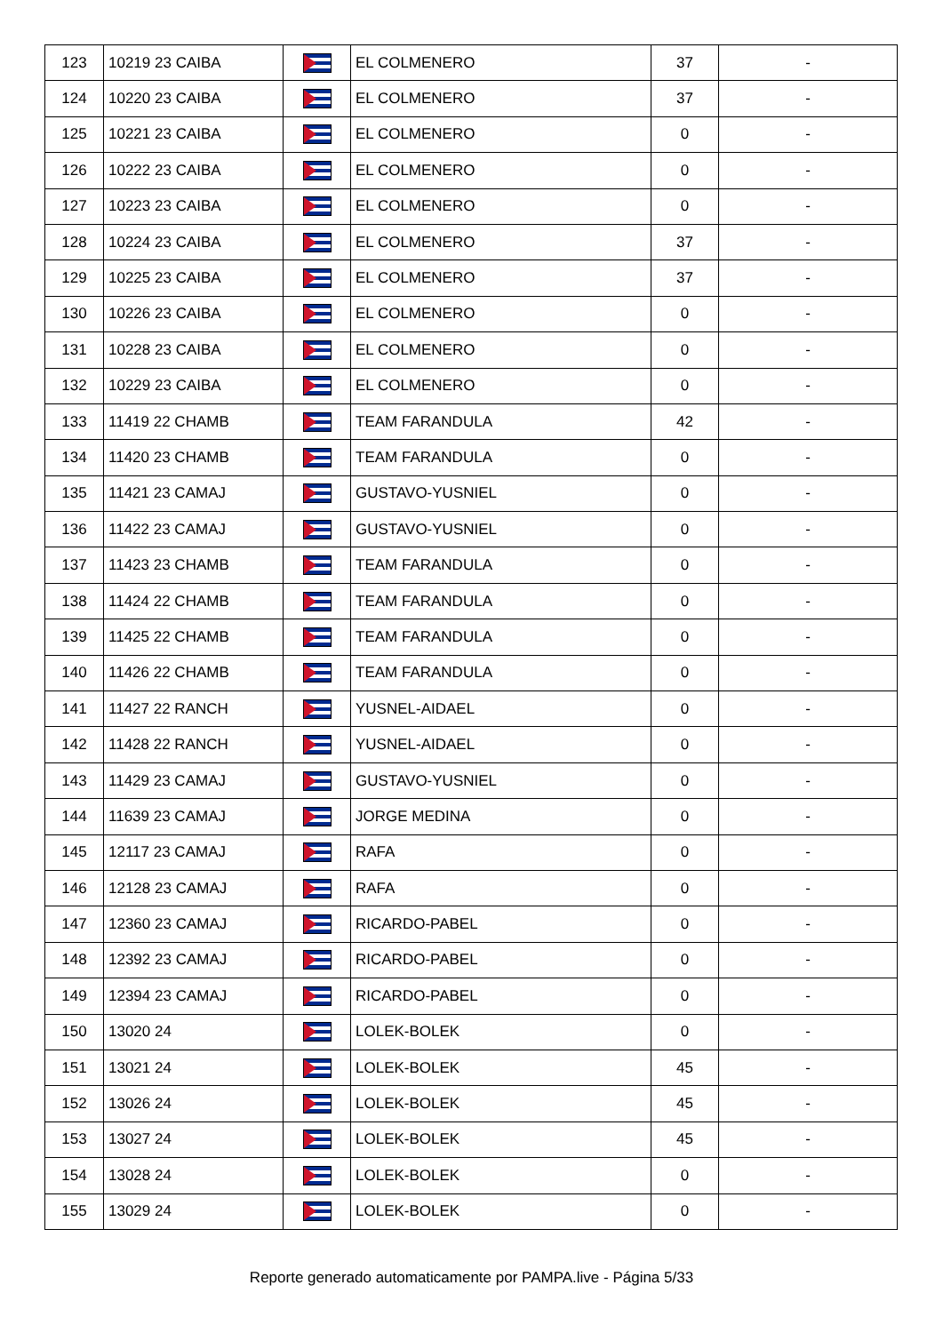| 123 | 10219 23 CAIBA | | EL COLMENERO | 37 | - |
| 124 | 10220 23 CAIBA | | EL COLMENERO | 37 | - |
| 125 | 10221 23 CAIBA | | EL COLMENERO | 0 | - |
| 126 | 10222 23 CAIBA | | EL COLMENERO | 0 | - |
| 127 | 10223 23 CAIBA | | EL COLMENERO | 0 | - |
| 128 | 10224 23 CAIBA | | EL COLMENERO | 37 | - |
| 129 | 10225 23 CAIBA | | EL COLMENERO | 37 | - |
| 130 | 10226 23 CAIBA | | EL COLMENERO | 0 | - |
| 131 | 10228 23 CAIBA | | EL COLMENERO | 0 | - |
| 132 | 10229 23 CAIBA | | EL COLMENERO | 0 | - |
| 133 | 11419 22 CHAMB | | TEAM FARANDULA | 42 | - |
| 134 | 11420 23 CHAMB | | TEAM FARANDULA | 0 | - |
| 135 | 11421 23 CAMAJ | | GUSTAVO-YUSNIEL | 0 | - |
| 136 | 11422 23 CAMAJ | | GUSTAVO-YUSNIEL | 0 | - |
| 137 | 11423 23 CHAMB | | TEAM FARANDULA | 0 | - |
| 138 | 11424 22 CHAMB | | TEAM FARANDULA | 0 | - |
| 139 | 11425 22 CHAMB | | TEAM FARANDULA | 0 | - |
| 140 | 11426 22 CHAMB | | TEAM FARANDULA | 0 | - |
| 141 | 11427 22 RANCH | | YUSNEL-AIDAEL | 0 | - |
| 142 | 11428 22 RANCH | | YUSNEL-AIDAEL | 0 | - |
| 143 | 11429 23 CAMAJ | | GUSTAVO-YUSNIEL | 0 | - |
| 144 | 11639 23 CAMAJ | | JORGE MEDINA | 0 | - |
| 145 | 12117 23 CAMAJ | | RAFA | 0 | - |
| 146 | 12128 23 CAMAJ | | RAFA | 0 | - |
| 147 | 12360 23 CAMAJ | | RICARDO-PABEL | 0 | - |
| 148 | 12392 23 CAMAJ | | RICARDO-PABEL | 0 | - |
| 149 | 12394 23 CAMAJ | | RICARDO-PABEL | 0 | - |
| 150 | 13020 24 | | LOLEK-BOLEK | 0 | - |
| 151 | 13021 24 | | LOLEK-BOLEK | 45 | - |
| 152 | 13026 24 | | LOLEK-BOLEK | 45 | - |
| 153 | 13027 24 | | LOLEK-BOLEK | 45 | - |
| 154 | 13028 24 | | LOLEK-BOLEK | 0 | - |
| 155 | 13029 24 | | LOLEK-BOLEK | 0 | - |
Reporte generado automaticamente por PAMPA.live - Página 5/33